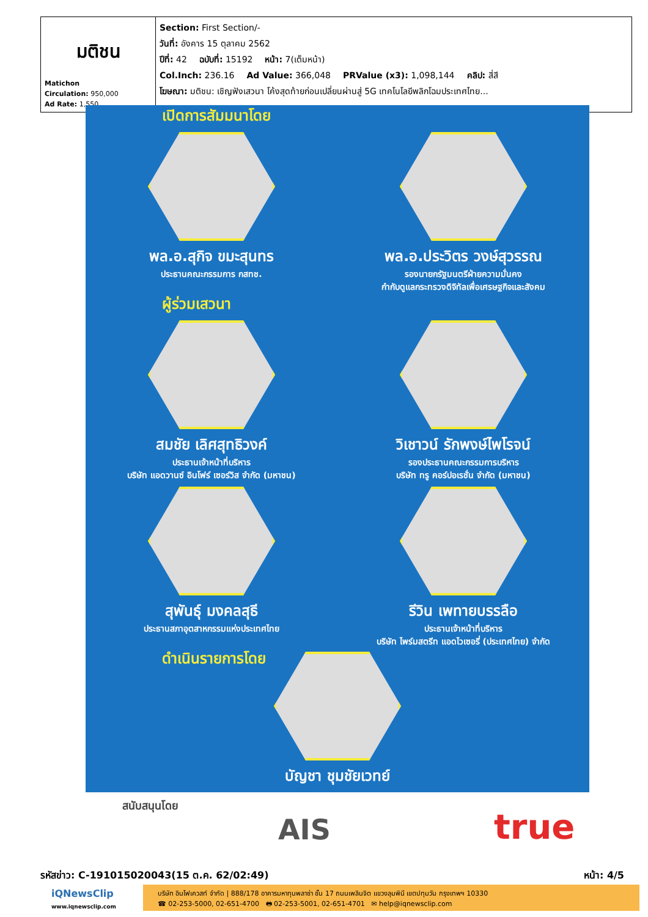| มติชน Matichon Circulation: 950,000 Ad Rate: 1,550 | Section: First Section/- วันที่: อังคาร 15 ตุลาคม 2562 ปีที่: 42 ฉบับที่: 15192 หน้า: 7(เต็มหน้า) Col.Inch: 236.16 Ad Value: 366,048 PRValue (x3): 1,098,144 คลิป: สี่สี โฆษณา: มติชน: เชิญฟังเสวนา โค้งสุดท้ายก่อนเปลี่ยนผ่านสู่ 5G เทคโนโลยีพลิกโฉมประเทศไทย... |
เปิดการสัมมนาโดย
พล.อ.สุกิจ ขมะสุนทร
ประธานคณะกรรมการ กสทช.
พล.อ.ประวิตร วงษ์สุวรรณ
รองนายกรัฐมนตรีฝ่ายความมั่นคง
กำกับดูแลกระทรวงดิจิทัลเพื่อเศรษฐกิจและสังคม
ผู้ร่วมเสวนา
สมชัย เลิศสุทธิวงค์
ประธานเจ้าหน้าที่บริหาร
บริษัท แอดวานซ์ อินโฟร์ เซอร์วิส จำกัด (มหาชน)
วิเชาวน์ รักพงษ์ไพโรจน์
รองประธานคณะกรรมการบริหาร
บริษัท ทรู คอร์ปอเรชั่น จำกัด (มหาชน)
สุพันธุ์ มงคลสุธี
ประธานสภาอุตสาหกรรมแห่งประเทศไทย
รีวิน เพทายบรรลือ
ประธานเจ้าหน้าที่บริหาร
บริษัท ไพร์มสตรีท แอดไวเซอรี่ (ประเทศไทย) จำกัด
ดำเนินรายการโดย
บัญชา ชุมชัยเวทย์
สนับสนุนโดย
AIS true
รหัสข่าว: C-191015020043(15 ต.ค. 62/02:49) หน้า: 4/5
iQNewsClip
www.iqnewsclip.com
บริษัท อินโฟเควสท์ จำกัด | 888/178 อาคารมหาทุนพลาซ่า ชั้น 17 ถนนเพลินจิต แขวงลุมพินี เขตปทุมวัน กรุงเทพฯ 10330
☎ 02-253-5000, 02-651-4700 🖶 02-253-5001, 02-651-4701 ✉ help@iqnewsclip.com